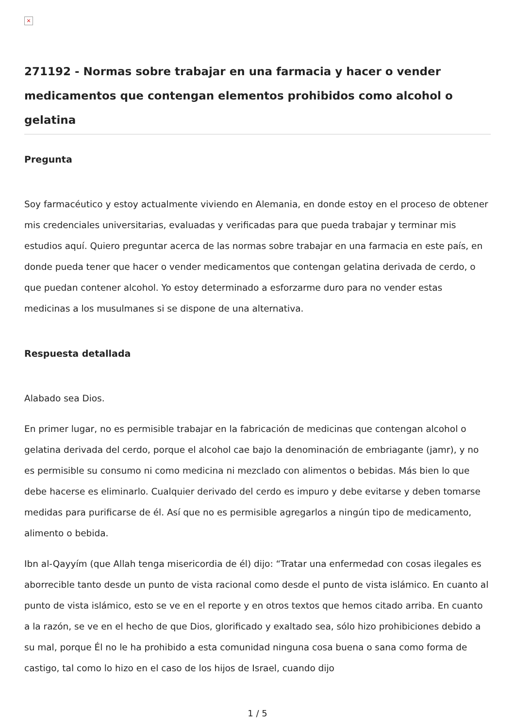×
271192 - Normas sobre trabajar en una farmacia y hacer o vender medicamentos que contengan elementos prohibidos como alcohol o gelatina
Pregunta
Soy farmacéutico y estoy actualmente viviendo en Alemania, en donde estoy en el proceso de obtener mis credenciales universitarias, evaluadas y verificadas para que pueda trabajar y terminar mis estudios aquí. Quiero preguntar acerca de las normas sobre trabajar en una farmacia en este país, en donde pueda tener que hacer o vender medicamentos que contengan gelatina derivada de cerdo, o que puedan contener alcohol. Yo estoy determinado a esforzarme duro para no vender estas medicinas a los musulmanes si se dispone de una alternativa.
Respuesta detallada
Alabado sea Dios.
En primer lugar, no es permisible trabajar en la fabricación de medicinas que contengan alcohol o gelatina derivada del cerdo, porque el alcohol cae bajo la denominación de embriagante (jamr), y no es permisible su consumo ni como medicina ni mezclado con alimentos o bebidas. Más bien lo que debe hacerse es eliminarlo. Cualquier derivado del cerdo es impuro y debe evitarse y deben tomarse medidas para purificarse de él. Así que no es permisible agregarlos a ningún tipo de medicamento, alimento o bebida.
Ibn al-Qayyím (que Allah tenga misericordia de él) dijo: “Tratar una enfermedad con cosas ilegales es aborrecible tanto desde un punto de vista racional como desde el punto de vista islámico. En cuanto al punto de vista islámico, esto se ve en el reporte y en otros textos que hemos citado arriba. En cuanto a la razón, se ve en el hecho de que Dios, glorificado y exaltado sea, sólo hizo prohibiciones debido a su mal, porque Él no le ha prohibido a esta comunidad ninguna cosa buena o sana como forma de castigo, tal como lo hizo en el caso de los hijos de Israel, cuando dijo
1 / 5